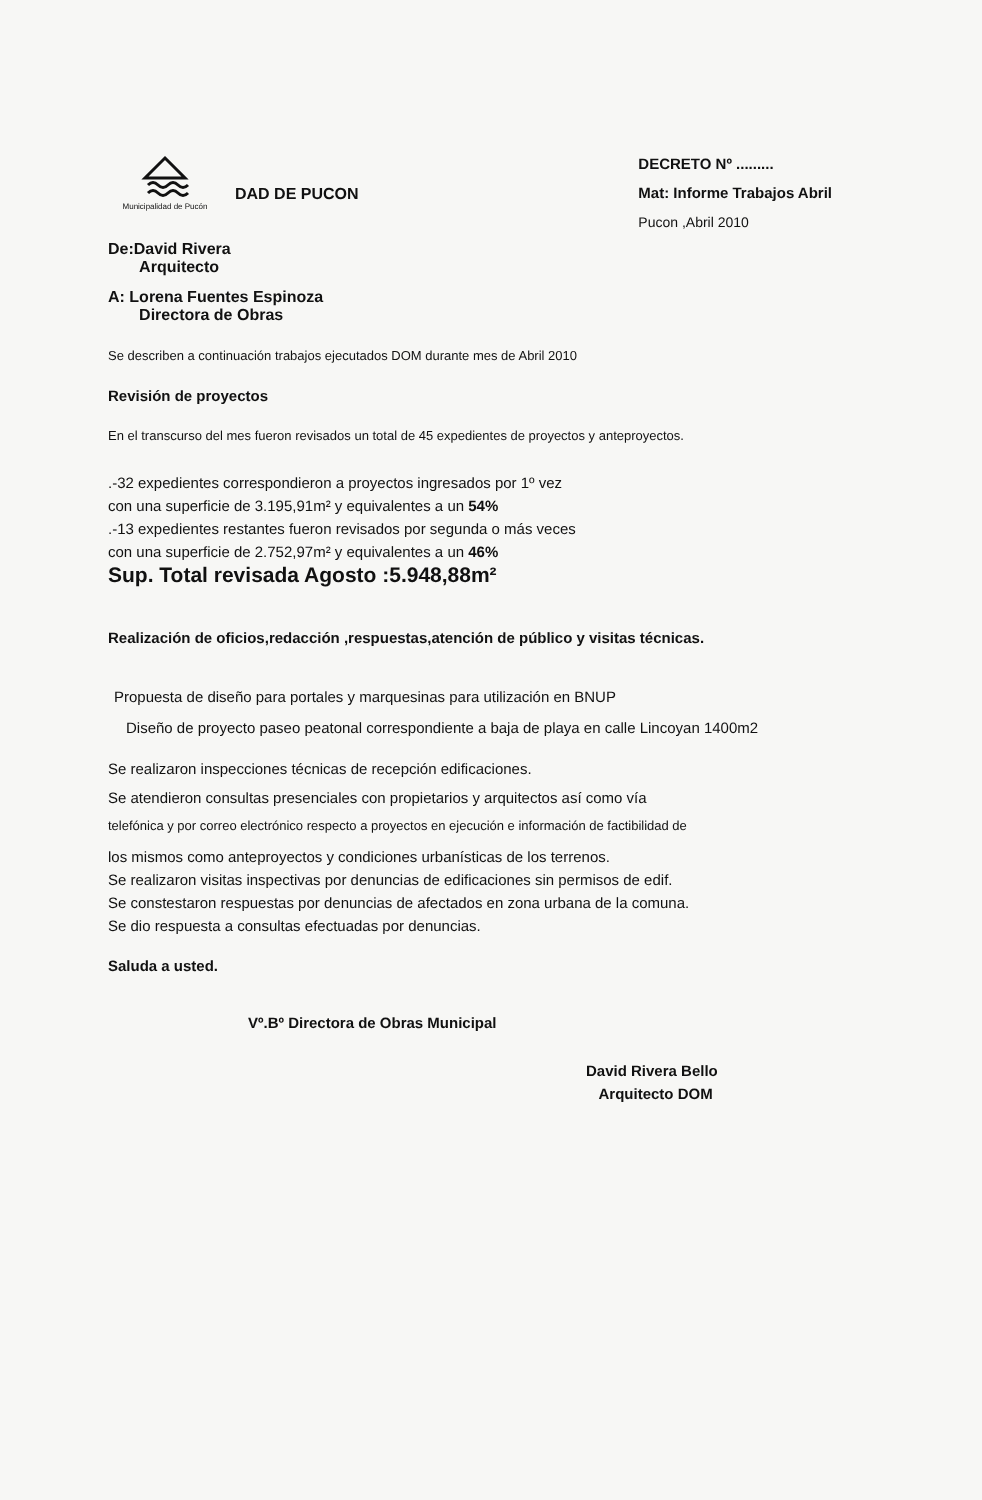Municipalidad de Pucón
DAD DE PUCON
DECRETO Nº .........
Mat: Informe Trabajos Abril
Pucon ,Abril 2010
De:David Rivera
Arquitecto
A: Lorena Fuentes Espinoza
Directora de Obras
Se describen a continuación trabajos ejecutados DOM durante mes de Abril 2010
Revisión de proyectos
En el transcurso del mes fueron revisados un total de 45 expedientes de proyectos y anteproyectos.
.-32 expedientes correspondieron a proyectos ingresados por 1º vez
con una superficie de 3.195,91m² y equivalentes a un 54%
.-13 expedientes restantes fueron revisados por segunda o más veces
con una superficie de 2.752,97m² y equivalentes a un 46%
Sup. Total revisada Agosto :5.948,88m²
Realización de oficios,redacción ,respuestas,atención de público y visitas técnicas.
Propuesta de diseño para portales y marquesinas para utilización en BNUP
Diseño de proyecto paseo peatonal correspondiente a baja de playa en calle Lincoyan 1400m2
Se realizaron inspecciones técnicas de recepción edificaciones.
Se atendieron consultas presenciales con propietarios y arquitectos así como vía
telefónica y por correo electrónico respecto a proyectos en ejecución e información de factibilidad de
los mismos como anteproyectos y condiciones urbanísticas de los terrenos.
Se realizaron visitas inspectivas por denuncias de edificaciones sin permisos de edif.
Se constestaron respuestas por denuncias de afectados en zona urbana de la comuna.
Se dio respuesta a consultas efectuadas por denuncias.
Saluda a usted.
Vº.Bº Directora de Obras Municipal
David Rivera Bello
Arquitecto DOM